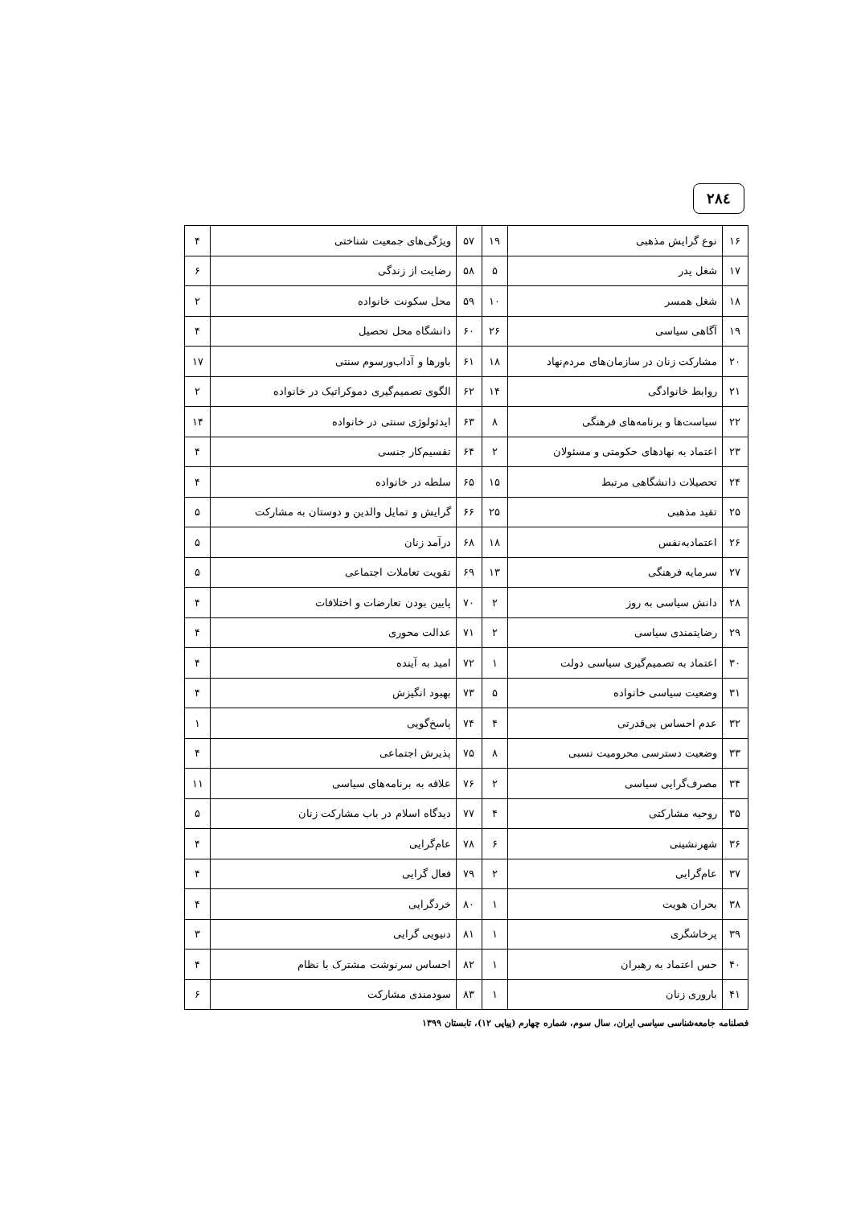۲۸٤
| ۱۶ | نوع گرایش مذهبی | ۱۹ | ۵۷ | ویژگی‌های جمعیت شناختی | ۴ |
| ۱۷ | شغل پدر | ۵ | ۵۸ | رضایت از زندگی | ۶ |
| ۱۸ | شغل همسر | ۱۰ | ۵۹ | محل سکونت خانواده | ۲ |
| ۱۹ | آگاهی سیاسی | ۲۶ | ۶۰ | دانشگاه محل تحصیل | ۴ |
| ۲۰ | مشارکت زنان در سازمان‌های مردم‌نهاد | ۱۸ | ۶۱ | باورها و آداب‌ورسوم سنتی | ۱۷ |
| ۲۱ | روابط خانوادگی | ۱۴ | ۶۲ | الگوی تصمیم‌گیری دموکراتیک در خانواده | ۲ |
| ۲۲ | سیاست‌ها و برنامه‌های فرهنگی | ۸ | ۶۳ | ایدئولوژی سنتی در خانواده | ۱۴ |
| ۲۳ | اعتماد به نهادهای حکومتی و مسئولان | ۲ | ۶۴ | تقسیم‌کار جنسی | ۴ |
| ۲۴ | تحصیلات دانشگاهی مرتبط | ۱۵ | ۶۵ | سلطه در خانواده | ۴ |
| ۲۵ | تقید مذهبی | ۲۵ | ۶۶ | گرایش و تمایل والدین و دوستان به مشارکت | ۵ |
| ۲۶ | اعتمادبه‌نفس | ۱۸ | ۶۸ | درآمد زنان | ۵ |
| ۲۷ | سرمایه فرهنگی | ۱۳ | ۶۹ | تقویت تعاملات اجتماعی | ۵ |
| ۲۸ | دانش سیاسی به روز | ۲ | ۷۰ | پایین بودن تعارضات و اختلافات | ۴ |
| ۲۹ | رضایتمندی سیاسی | ۲ | ۷۱ | عدالت محوری | ۴ |
| ۳۰ | اعتماد به تصمیم‌گیری سیاسی دولت | ۱ | ۷۲ | امید به آینده | ۴ |
| ۳۱ | وضعیت سیاسی خانواده | ۵ | ۷۳ | بهبود انگیزش | ۴ |
| ۳۲ | عدم احساس بی‌قدرتی | ۴ | ۷۴ | پاسخ‌گویی | ۱ |
| ۳۳ | وضعیت دسترسی محرومیت نسبی | ۸ | ۷۵ | پذیرش اجتماعی | ۴ |
| ۳۴ | مصرف‌گرایی سیاسی | ۲ | ۷۶ | علاقه به برنامه‌های سیاسی | ۱۱ |
| ۳۵ | روحیه مشارکتی | ۴ | ۷۷ | دیدگاه اسلام در باب مشارکت زنان | ۵ |
| ۳۶ | شهرنشینی | ۶ | ۷۸ | عام‌گرایی | ۴ |
| ۳۷ | عام‌گرایی | ۲ | ۷۹ | فعال گرایی | ۴ |
| ۳۸ | بحران هویت | ۱ | ۸۰ | خردگرایی | ۴ |
| ۳۹ | پرخاشگری | ۱ | ۸۱ | دنیویی گرایی | ۳ |
| ۴۰ | حس اعتماد به رهبران | ۱ | ۸۲ | احساس سرنوشت مشترک با نظام | ۴ |
| ۴۱ | باروری زنان | ۱ | ۸۳ | سودمندی مشارکت | ۶ |
فصلنامه جامعه‌شناسی سیاسی ایران، سال سوم، شماره چهارم (پیاپی ۱۲)، تابستان ۱۳۹۹